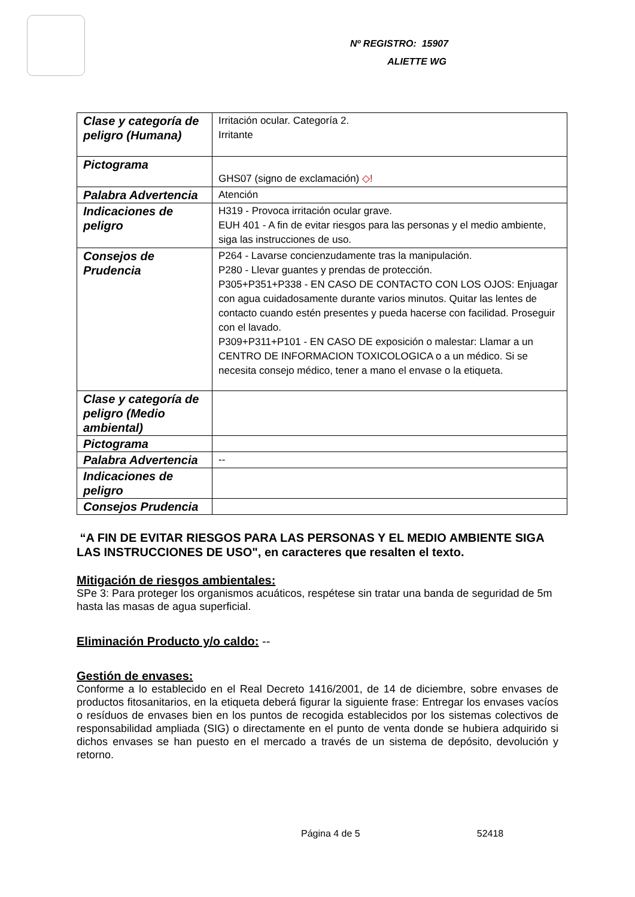Nº REGISTRO: 15907
ALIETTE WG
| Clase y categoría de peligro (Humana) | Irritación ocular. Categoría 2. Irritante |
| Pictograma | GHS07 (signo de exclamación) ◇! |
| Palabra Advertencia | Atención |
| Indicaciones de peligro | H319 - Provoca irritación ocular grave. EUH 401 - A fin de evitar riesgos para las personas y el medio ambiente, siga las instrucciones de uso. |
| Consejos de Prudencia | P264 - Lavarse concienzudamente tras la manipulación. P280 - Llevar guantes y prendas de protección. P305+P351+P338 - EN CASO DE CONTACTO CON LOS OJOS: Enjuagar con agua cuidadosamente durante varios minutos. Quitar las lentes de contacto cuando estén presentes y pueda hacerse con facilidad. Proseguir con el lavado. P309+P311+P101 - EN CASO DE exposición o malestar: Llamar a un CENTRO DE INFORMACION TOXICOLOGICA o a un médico. Si se necesita consejo médico, tener a mano el envase o la etiqueta. |
| Clase y categoría de peligro (Medio ambiental) | |
| Pictograma | |
| Palabra Advertencia | -- |
| Indicaciones de peligro | |
| Consejos Prudencia | |
“A FIN DE EVITAR RIESGOS PARA LAS PERSONAS Y EL MEDIO AMBIENTE SIGA LAS INSTRUCCIONES DE USO", en caracteres que resalten el texto.
Mitigación de riesgos ambientales:
SPe 3: Para proteger los organismos acuáticos, respétese sin tratar una banda de seguridad de 5m hasta las masas de agua superficial.
Eliminación Producto y/o caldo: --
Gestión de envases:
Conforme a lo establecido en el Real Decreto 1416/2001, de 14 de diciembre, sobre envases de productos fitosanitarios, en la etiqueta deberá figurar la siguiente frase: Entregar los envases vacíos o resíduos de envases bien en los puntos de recogida establecidos por los sistemas colectivos de responsabilidad ampliada (SIG) o directamente en el punto de venta donde se hubiera adquirido si dichos envases se han puesto en el mercado a través de un sistema de depósito, devolución y retorno.
Página 4 de 5 52418